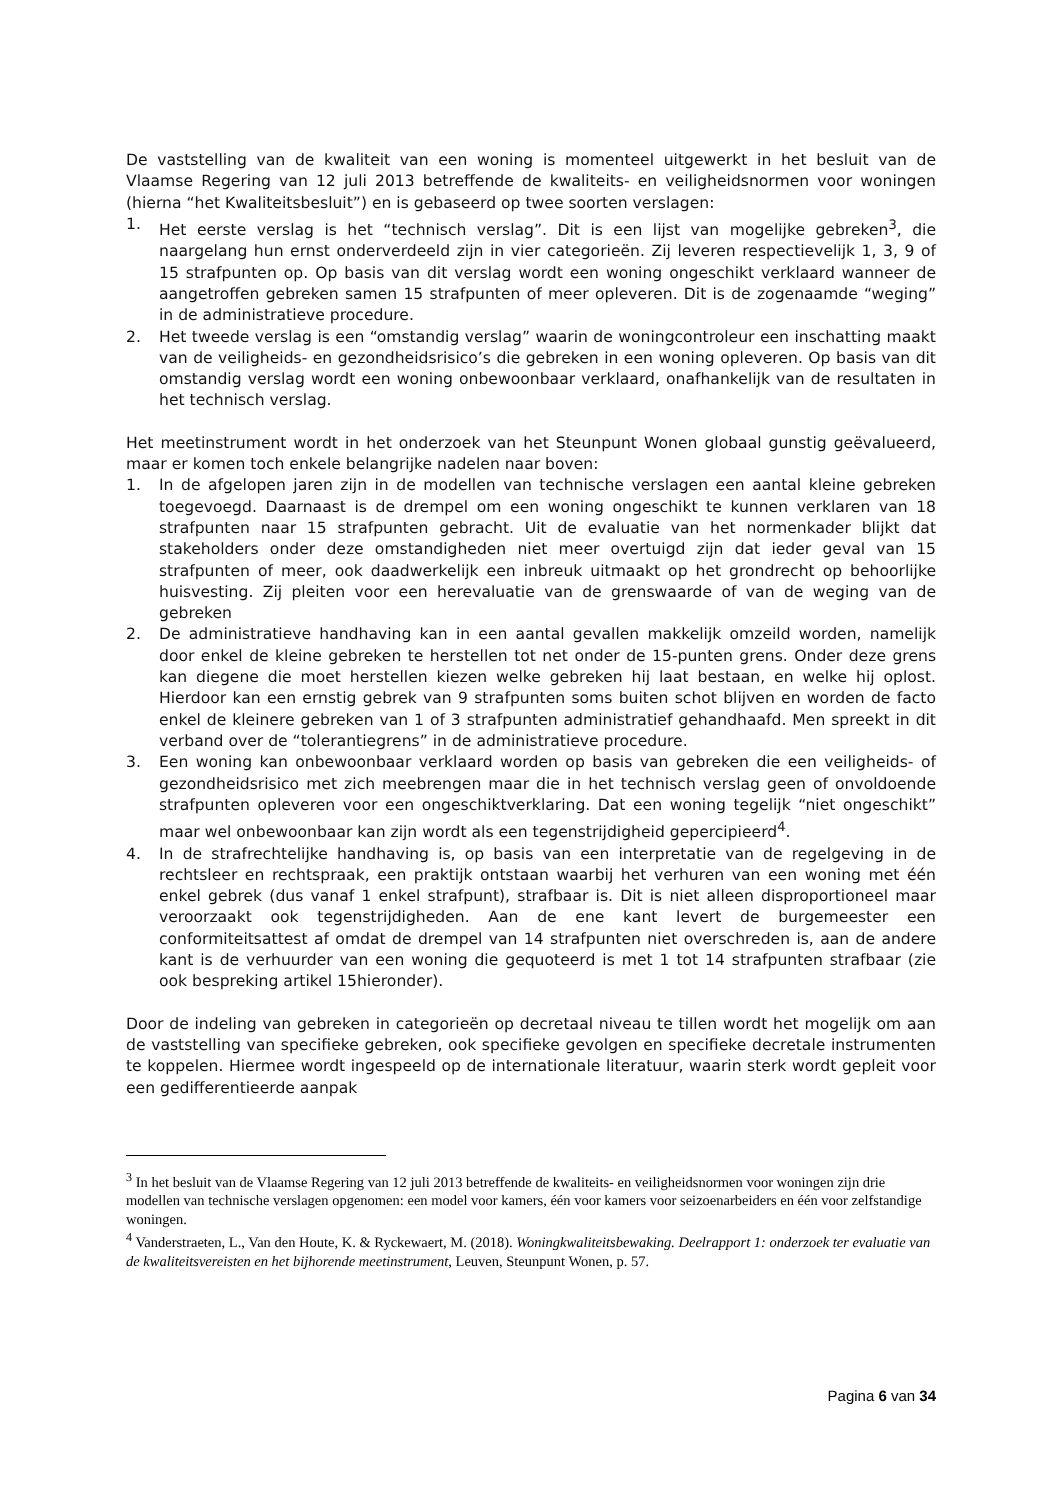De vaststelling van de kwaliteit van een woning is momenteel uitgewerkt in het besluit van de Vlaamse Regering van 12 juli 2013 betreffende de kwaliteits- en veiligheidsnormen voor woningen (hierna “het Kwaliteitsbesluit”) en is gebaseerd op twee soorten verslagen:
1. Het eerste verslag is het “technisch verslag”. Dit is een lijst van mogelijke gebreken<sup>3</sup>, die naargelang hun ernst onderverdeeld zijn in vier categorieën. Zij leveren respectievelijk 1, 3, 9 of 15 strafpunten op. Op basis van dit verslag wordt een woning ongeschikt verklaard wanneer de aangetroffen gebreken samen 15 strafpunten of meer opleveren. Dit is de zogenaamde “weging” in de administratieve procedure.
2. Het tweede verslag is een “omstandig verslag” waarin de woningcontroleur een inschatting maakt van de veiligheids- en gezondheidsrisico’s die gebreken in een woning opleveren. Op basis van dit omstandig verslag wordt een woning onbewoonbaar verklaard, onafhankelijk van de resultaten in het technisch verslag.
Het meetinstrument wordt in het onderzoek van het Steunpunt Wonen globaal gunstig geëvalueerd, maar er komen toch enkele belangrijke nadelen naar boven:
1. In de afgelopen jaren zijn in de modellen van technische verslagen een aantal kleine gebreken toegevoegd. Daarnaast is de drempel om een woning ongeschikt te kunnen verklaren van 18 strafpunten naar 15 strafpunten gebracht. Uit de evaluatie van het normenkader blijkt dat stakeholders onder deze omstandigheden niet meer overtuigd zijn dat ieder geval van 15 strafpunten of meer, ook daadwerkelijk een inbreuk uitmaakt op het grondrecht op behoorlijke huisvesting. Zij pleiten voor een herevaluatie van de grenswaarde of van de weging van de gebreken
2. De administratieve handhaving kan in een aantal gevallen makkelijk omzeild worden, namelijk door enkel de kleine gebreken te herstellen tot net onder de 15-punten grens. Onder deze grens kan diegene die moet herstellen kiezen welke gebreken hij laat bestaan, en welke hij oplost. Hierdoor kan een ernstig gebrek van 9 strafpunten soms buiten schot blijven en worden de facto enkel de kleinere gebreken van 1 of 3 strafpunten administratief gehandhaafd. Men spreekt in dit verband over de “tolerantiegrens” in de administratieve procedure.
3. Een woning kan onbewoonbaar verklaard worden op basis van gebreken die een veiligheids- of gezondheidsrisico met zich meebrengen maar die in het technisch verslag geen of onvoldoende strafpunten opleveren voor een ongeschiktverklaring. Dat een woning tegelijk “niet ongeschikt” maar wel onbewoonbaar kan zijn wordt als een tegenstrijdigheid gepercipieerd<sup>4</sup>.
4. In de strafrechtelijke handhaving is, op basis van een interpretatie van de regelgeving in de rechtsleer en rechtspraak, een praktijk ontstaan waarbij het verhuren van een woning met één enkel gebrek (dus vanaf 1 enkel strafpunt), strafbaar is. Dit is niet alleen disproportioneel maar veroorzaakt ook tegenstrijdigheden. Aan de ene kant levert de burgemeester een conformiteitsattest af omdat de drempel van 14 strafpunten niet overschreden is, aan de andere kant is de verhuurder van een woning die gequoteerd is met 1 tot 14 strafpunten strafbaar (zie ook bespreking artikel 15hieronder).
Door de indeling van gebreken in categorieën op decretaal niveau te tillen wordt het mogelijk om aan de vaststelling van specifieke gebreken, ook specifieke gevolgen en specifieke decretale instrumenten te koppelen. Hiermee wordt ingespeeld op de internationale literatuur, waarin sterk wordt gepleit voor een gedifferentieerde aanpak
<sup>3</sup> In het besluit van de Vlaamse Regering van 12 juli 2013 betreffende de kwaliteits- en veiligheidsnormen voor woningen zijn drie modellen van technische verslagen opgenomen: een model voor kamers, één voor kamers voor seizoenarbeiders en één voor zelfstandige woningen.
<sup>4</sup> Vanderstraeten, L., Van den Houte, K. & Ryckewaert, M. (2018). Woningkwaliteitsbewaking. Deelrapport 1: onderzoek ter evaluatie van de kwaliteitsvereisten en het bijhorende meetinstrument, Leuven, Steunpunt Wonen, p. 57.
Pagina 6 van 34